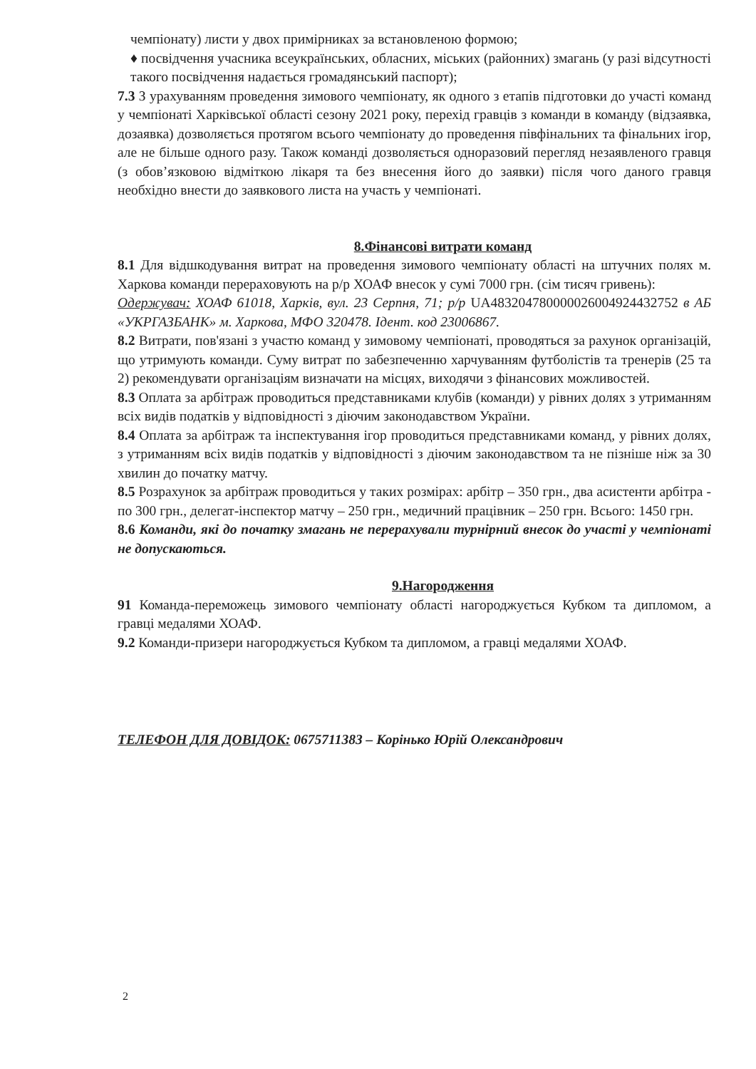чемпіонату) листи у двох примірниках за встановленою формою;
♦ посвідчення учасника всеукраїнських, обласних, міських (районних) змагань (у разі відсутності такого посвідчення надається громадянський паспорт);
7.3 З урахуванням проведення зимового чемпіонату, як одного з етапів підготовки до участі команд у чемпіонаті Харківської області сезону 2021 року, перехід гравців з команди в команду (відзаявка, дозаявка) дозволяється протягом всього чемпіонату до проведення півфінальних та фінальних ігор, але не більше одного разу. Також команді дозволяється одноразовий перегляд незаявленого гравця (з обов’язковою відміткою лікаря та без внесення його до заявки) після чого даного гравця необхідно внести до заявкового листа на участь у чемпіонаті.
8.Фінансові витрати команд
8.1 Для відшкодування витрат на проведення зимового чемпіонату області на штучних полях м. Харкова команди перераховують на р/р ХОАФ внесок у сумі 7000 грн. (сім тисяч гривень):
Одержувач: ХОАФ 61018, Харків, вул. 23 Серпня, 71; р/р UA483204780000026004924432752 в АБ «УКРГАЗБАНК» м. Харкова, МФО 320478. Ідент. код 23006867.
8.2 Витрати, пов'язані з участю команд у зимовому чемпіонаті, проводяться за рахунок організацій, що утримують команди. Суму витрат по забезпеченню харчуванням футболістів та тренерів (25 та 2) рекомендувати організаціям визначати на місцях, виходячи з фінансових можливостей.
8.3 Оплата за арбітраж проводиться представниками клубів (команди) у рівних долях з утриманням всіх видів податків у відповідності з діючим законодавством України.
8.4 Оплата за арбітраж та інспектування ігор проводиться представниками команд, у рівних долях, з утриманням всіх видів податків у відповідності з діючим законодавством та не пізніше ніж за 30 хвилин до початку матчу.
8.5 Розрахунок за арбітраж проводиться у таких розмірах: арбітр – 350 грн., два асистенти арбітра - по 300 грн., делегат-інспектор матчу – 250 грн., медичний працівник – 250 грн. Всього: 1450 грн.
8.6 Команди, які до початку змагань не перерахували турнірний внесок до участі у чемпіонаті не допускаються.
9.Нагородження
91 Команда-переможець зимового чемпіонату області нагороджується Кубком та дипломом, а гравці медалями ХОАФ.
9.2 Команди-призери нагороджується Кубком та дипломом, а гравці медалями ХОАФ.
ТЕЛЕФОН ДЛЯ ДОВІДОК: 0675711383 – Корінько Юрій Олександрович
2